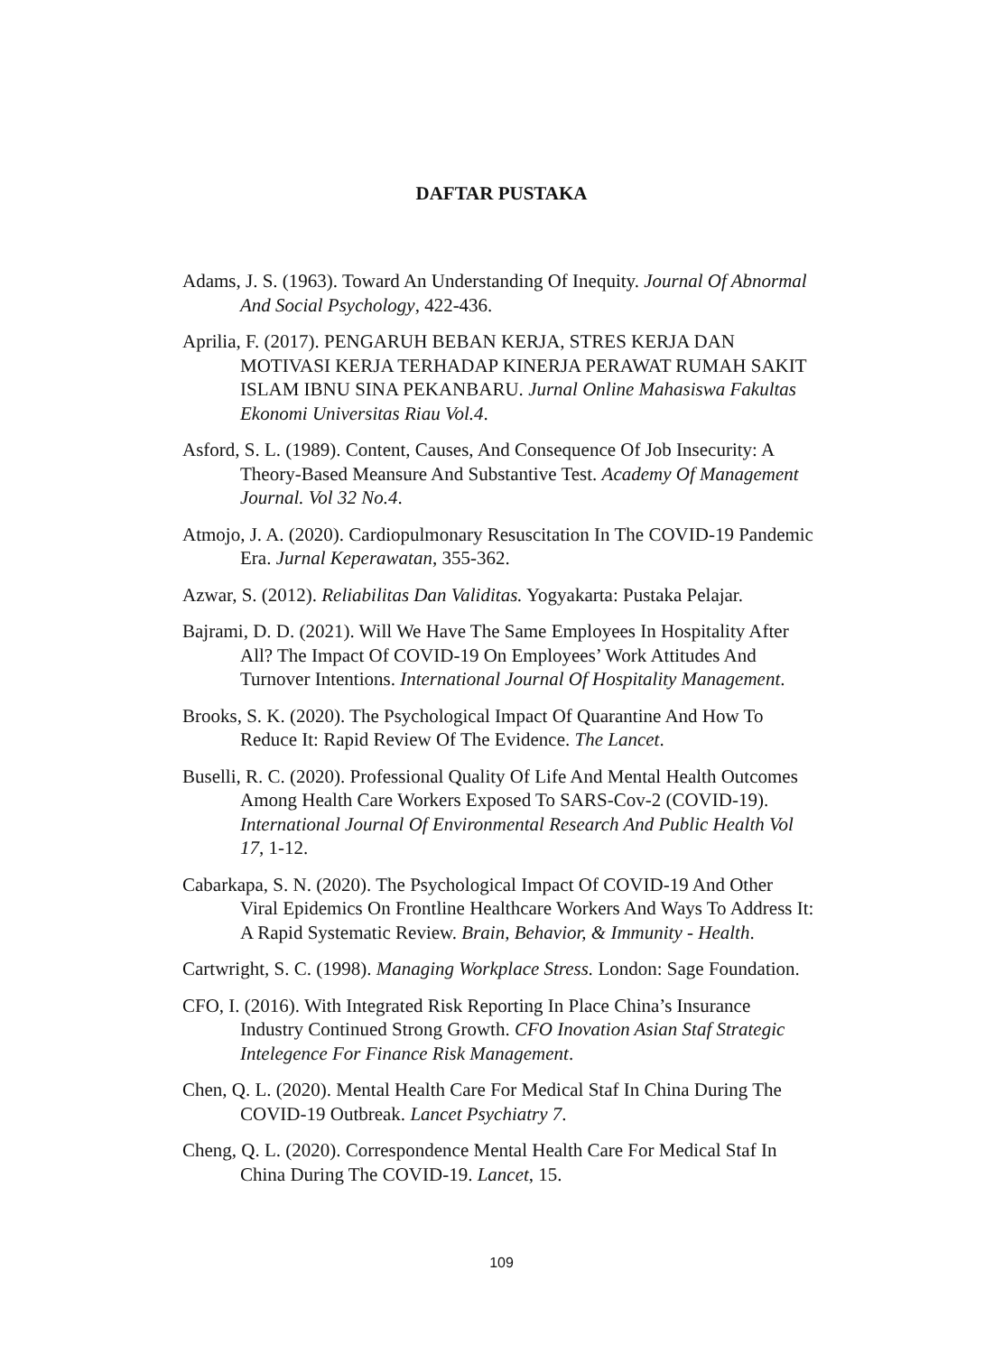DAFTAR PUSTAKA
Adams, J. S. (1963). Toward An Understanding Of Inequity. Journal Of Abnormal And Social Psychology, 422-436.
Aprilia, F. (2017). PENGARUH BEBAN KERJA, STRES KERJA DAN MOTIVASI KERJA TERHADAP KINERJA PERAWAT RUMAH SAKIT ISLAM IBNU SINA PEKANBARU. Jurnal Online Mahasiswa Fakultas Ekonomi Universitas Riau Vol.4.
Asford, S. L. (1989). Content, Causes, And Consequence Of Job Insecurity: A Theory-Based Meansure And Substantive Test. Academy Of Management Journal. Vol 32 No.4.
Atmojo, J. A. (2020). Cardiopulmonary Resuscitation In The COVID-19 Pandemic Era. Jurnal Keperawatan, 355-362.
Azwar, S. (2012). Reliabilitas Dan Validitas. Yogyakarta: Pustaka Pelajar.
Bajrami, D. D. (2021). Will We Have The Same Employees In Hospitality After All? The Impact Of COVID-19 On Employees’ Work Attitudes And Turnover Intentions. International Journal Of Hospitality Management.
Brooks, S. K. (2020). The Psychological Impact Of Quarantine And How To Reduce It: Rapid Review Of The Evidence. The Lancet.
Buselli, R. C. (2020). Professional Quality Of Life And Mental Health Outcomes Among Health Care Workers Exposed To SARS-Cov-2 (COVID-19). International Journal Of Environmental Research And Public Health Vol 17, 1-12.
Cabarkapa, S. N. (2020). The Psychological Impact Of COVID-19 And Other Viral Epidemics On Frontline Healthcare Workers And Ways To Address It: A Rapid Systematic Review. Brain, Behavior, & Immunity - Health.
Cartwright, S. C. (1998). Managing Workplace Stress. London: Sage Foundation.
CFO, I. (2016). With Integrated Risk Reporting In Place China’s Insurance Industry Continued Strong Growth. CFO Inovation Asian Staf Strategic Intelegence For Finance Risk Management.
Chen, Q. L. (2020). Mental Health Care For Medical Staf In China During The COVID-19 Outbreak. Lancet Psychiatry 7.
Cheng, Q. L. (2020). Correspondence Mental Health Care For Medical Staf In China During The COVID-19. Lancet, 15.
109